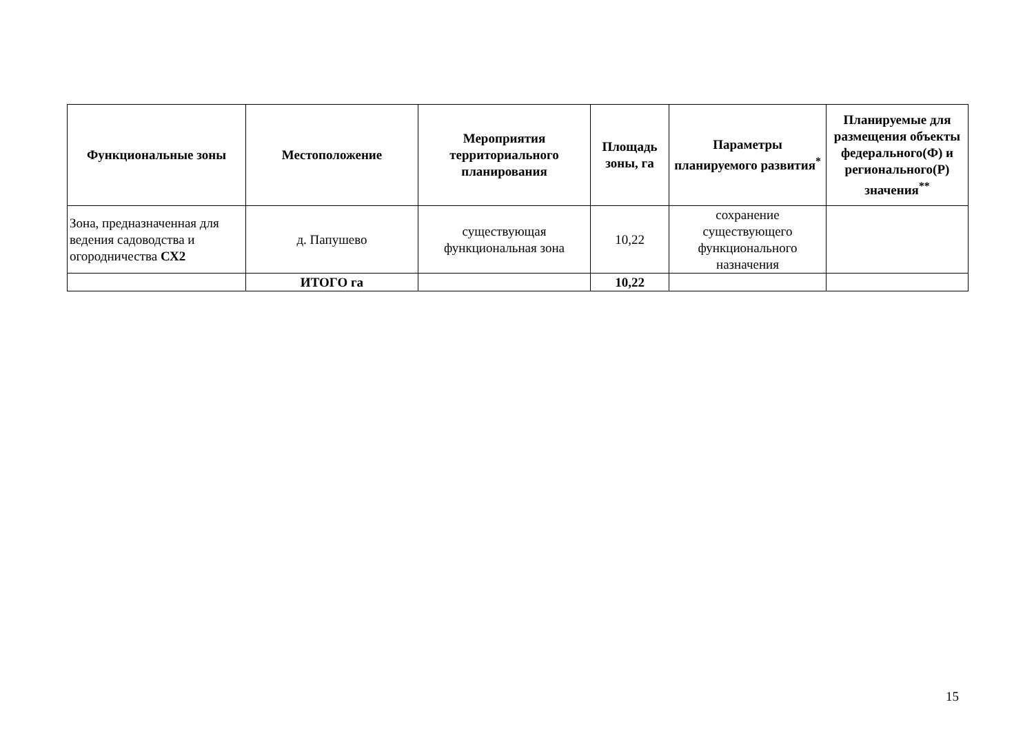| Функциональные зоны | Местоположение | Мероприятия территориального планирования | Площадь зоны, га | Параметры планируемого развития<sup>*</sup> | Планируемые для размещения объекты федерального(Ф) и регионального(Р) значения<sup>**</sup> |
| --- | --- | --- | --- | --- | --- |
| Зона, предназначенная для ведения садоводства и огородничества СХ2 | д. Папушево | существующая функциональная зона | 10,22 | сохранение существующего функционального назначения | |
| | ИТОГО га | | 10,22 | | |
15